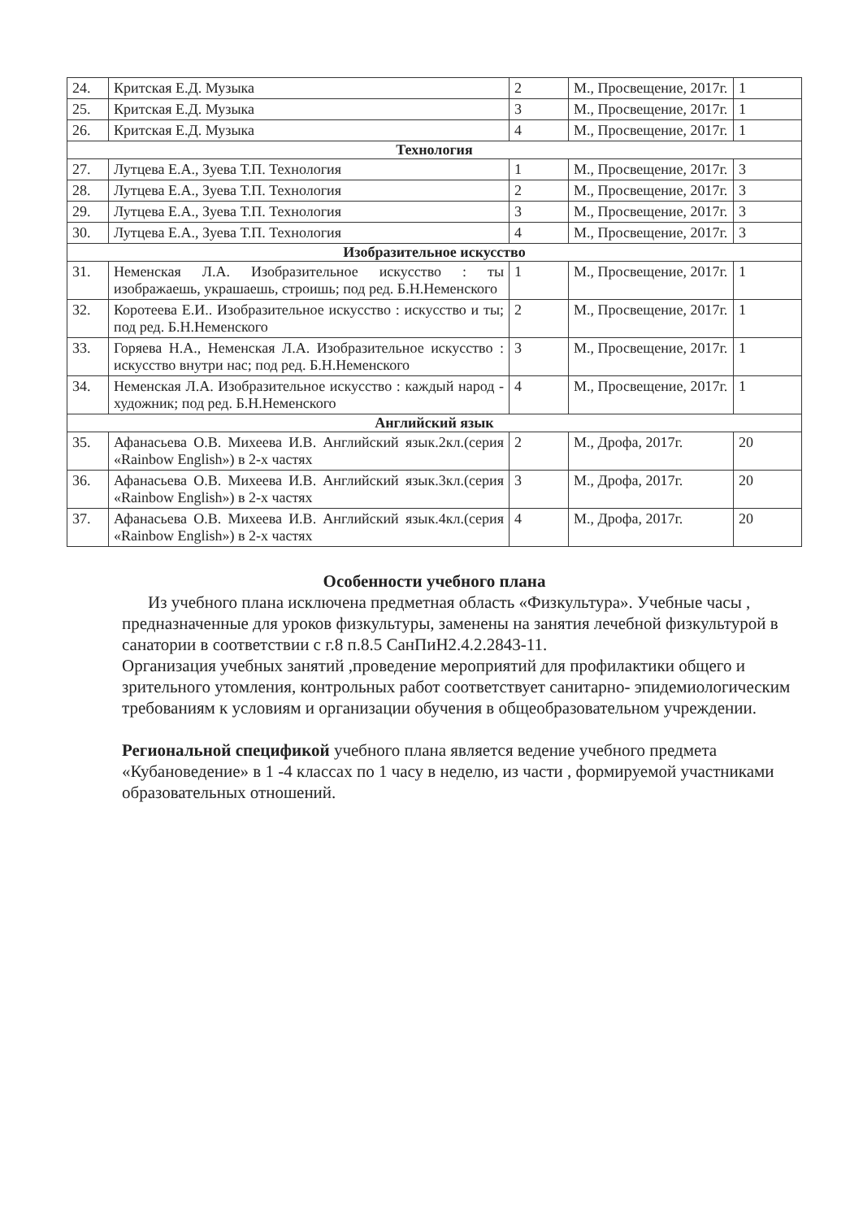| 24. | Критская Е.Д. Музыка | 2 | М., Просвещение, 2017г. | 1 |
| 25. | Критская Е.Д. Музыка | 3 | М., Просвещение, 2017г. | 1 |
| 26. | Критская Е.Д. Музыка | 4 | М., Просвещение, 2017г. | 1 |
| Технология | | | | |
| 27. | Лутцева Е.А., Зуева Т.П. Технология | 1 | М., Просвещение, 2017г. | 3 |
| 28. | Лутцева Е.А., Зуева Т.П. Технология | 2 | М., Просвещение, 2017г. | 3 |
| 29. | Лутцева Е.А., Зуева Т.П. Технология | 3 | М., Просвещение, 2017г. | 3 |
| 30. | Лутцева Е.А., Зуева Т.П. Технология | 4 | М., Просвещение, 2017г. | 3 |
| Изобразительное искусство | | | | |
| 31. | Неменская Л.А. Изобразительное искусство : ты изображаешь, украшаешь, строишь; под ред. Б.Н.Неменского | 1 | М., Просвещение, 2017г. | 1 |
| 32. | Коротеева Е.И.. Изобразительное искусство : искусство и ты; под ред. Б.Н.Неменского | 2 | М., Просвещение, 2017г. | 1 |
| 33. | Горяева Н.А., Неменская Л.А. Изобразительное искусство : искусство внутри нас; под ред. Б.Н.Неменского | 3 | М., Просвещение, 2017г. | 1 |
| 34. | Неменская Л.А. Изобразительное искусство : каждый народ - художник; под ред. Б.Н.Неменского | 4 | М., Просвещение, 2017г. | 1 |
| Английский язык | | | | |
| 35. | Афанасьева О.В. Михеева И.В. Английский язык.2кл.(серия «Rainbow English») в 2-х частях | 2 | М., Дрофа, 2017г. | 20 |
| 36. | Афанасьева О.В. Михеева И.В. Английский язык.3кл.(серия «Rainbow English») в 2-х частях | 3 | М., Дрофа, 2017г. | 20 |
| 37. | Афанасьева О.В. Михеева И.В. Английский язык.4кл.(серия «Rainbow English») в 2-х частях | 4 | М., Дрофа, 2017г. | 20 |
Особенности учебного плана
Из учебного плана исключена предметная область «Физкультура». Учебные часы , предназначенные для уроков физкультуры, заменены на занятия лечебной физкультурой в санатории в соответствии с г.8 п.8.5 СанПиН2.4.2.2843-11.
Организация учебных занятий ,проведение мероприятий для профилактики общего и зрительного утомления, контрольных работ соответствует санитарно- эпидемиологическим требованиям к условиям и организации обучения в общеобразовательном учреждении.
Региональной спецификой учебного плана является ведение учебного предмета «Кубановедение» в 1 -4 классах по 1 часу в неделю, из части , формируемой участниками образовательных отношений.